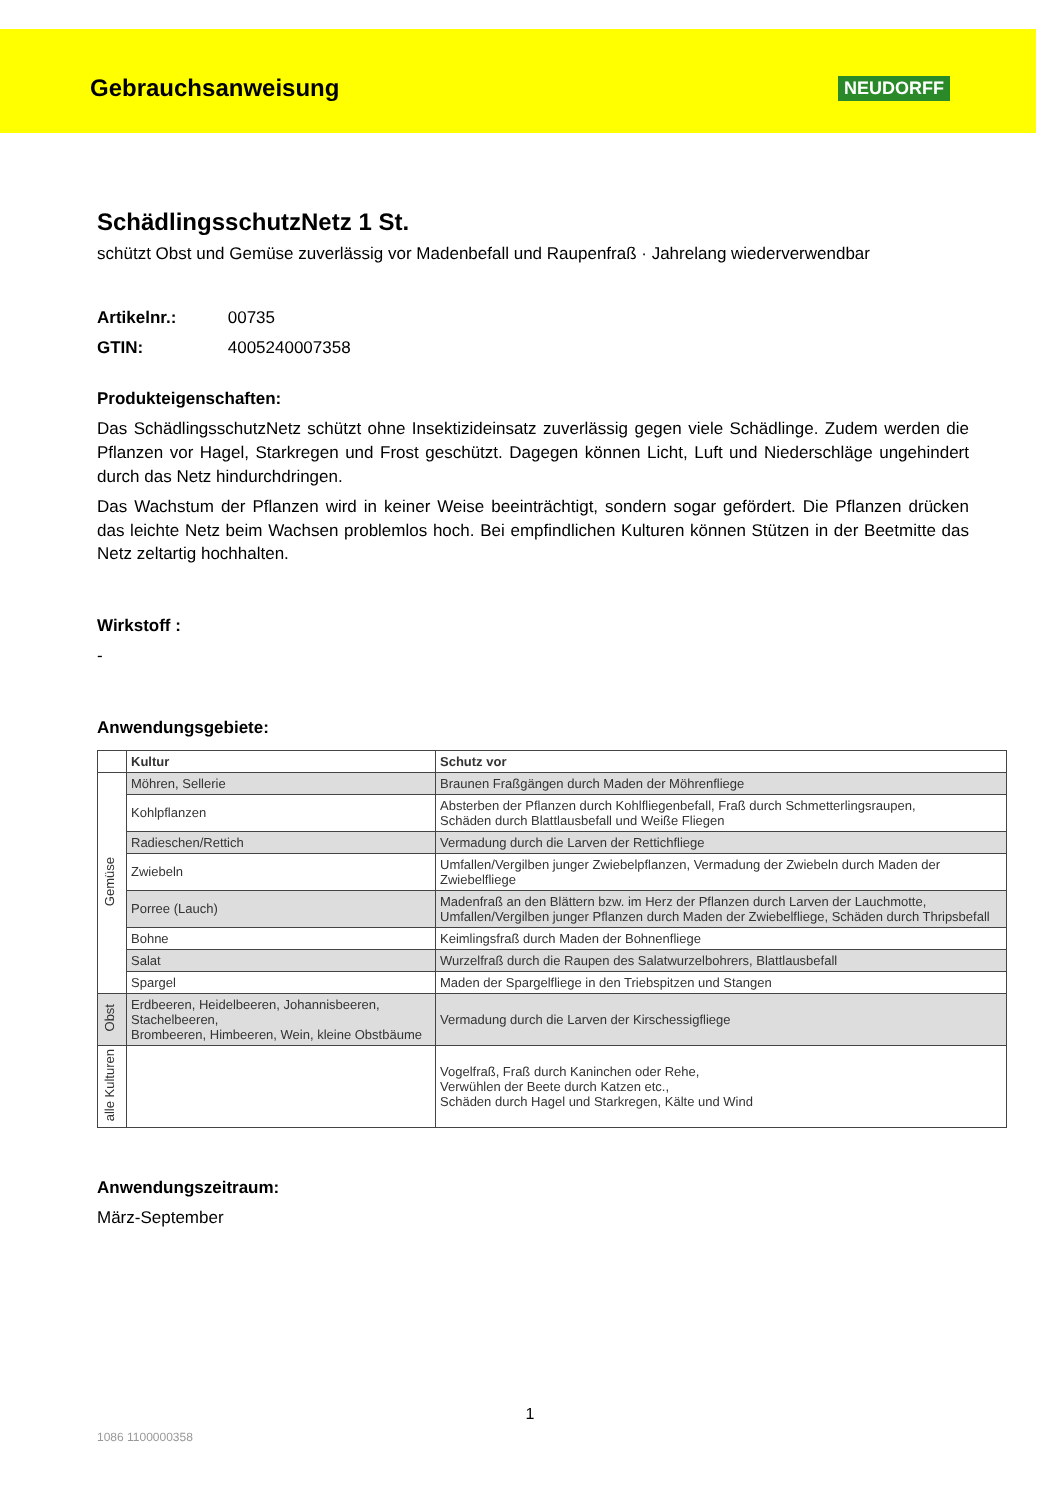Gebrauchsanweisung
NEUDORFF
SchädlingsschutzNetz 1 St.
schützt Obst und Gemüse zuverlässig vor Madenbefall und Raupenfraß · Jahrelang wiederverwendbar
Artikelnr.: 00735
GTIN: 4005240007358
Produkteigenschaften:
Das SchädlingsschutzNetz schützt ohne Insektizideinsatz zuverlässig gegen viele Schädlinge. Zudem werden die Pflanzen vor Hagel, Starkregen und Frost geschützt. Dagegen können Licht, Luft und Niederschläge ungehindert durch das Netz hindurchdringen.
Das Wachstum der Pflanzen wird in keiner Weise beeinträchtigt, sondern sogar gefördert. Die Pflanzen drücken das leichte Netz beim Wachsen problemlos hoch. Bei empfindlichen Kulturen können Stützen in der Beetmitte das Netz zeltartig hochhalten.
Wirkstoff :
-
Anwendungsgebiete:
| | Kultur | Schutz vor |
| --- | --- | --- |
| Gemüse | Möhren, Sellerie | Braunen Fraßgängen durch Maden der Möhrenfliege |
| | Kohlpflanzen | Absterben der Pflanzen durch Kohlfliegenbefall, Fraß durch Schmetterlingsraupen, Schäden durch Blattlausbefall und Weiße Fliegen |
| | Radieschen/Rettich | Vermadung durch die Larven der Rettichfliege |
| | Zwiebeln | Umfallen/Vergilben junger Zwiebelpflanzen, Vermadung der Zwiebeln durch Maden der Zwiebelfliege |
| | Porree (Lauch) | Madenfraß an den Blättern bzw. im Herz der Pflanzen durch Larven der Lauchmotte, Umfallen/Vergilben junger Pflanzen durch Maden der Zwiebelfliege, Schäden durch Thripsbefall |
| | Bohne | Keimlingsfraß durch Maden der Bohnenfliege |
| | Salat | Wurzelfraß durch die Raupen des Salatwurzelbohrers, Blattlausbefall |
| | Spargel | Maden der Spargelfliege in den Triebspitzen und Stangen |
| Obst | Erdbeeren, Heidelbeeren, Johannisbeeren, Stachelbeeren, Brombeeren, Himbeeren, Wein, kleine Obstbäume | Vermadung durch die Larven der Kirschessigfliege |
| alle Kulturen | | Vogelfraß, Fraß durch Kaninchen oder Rehe, Verwühlen der Beete durch Katzen etc., Schäden durch Hagel und Starkregen, Kälte und Wind |
Anwendungszeitraum:
März-September
1
1086 1100000358